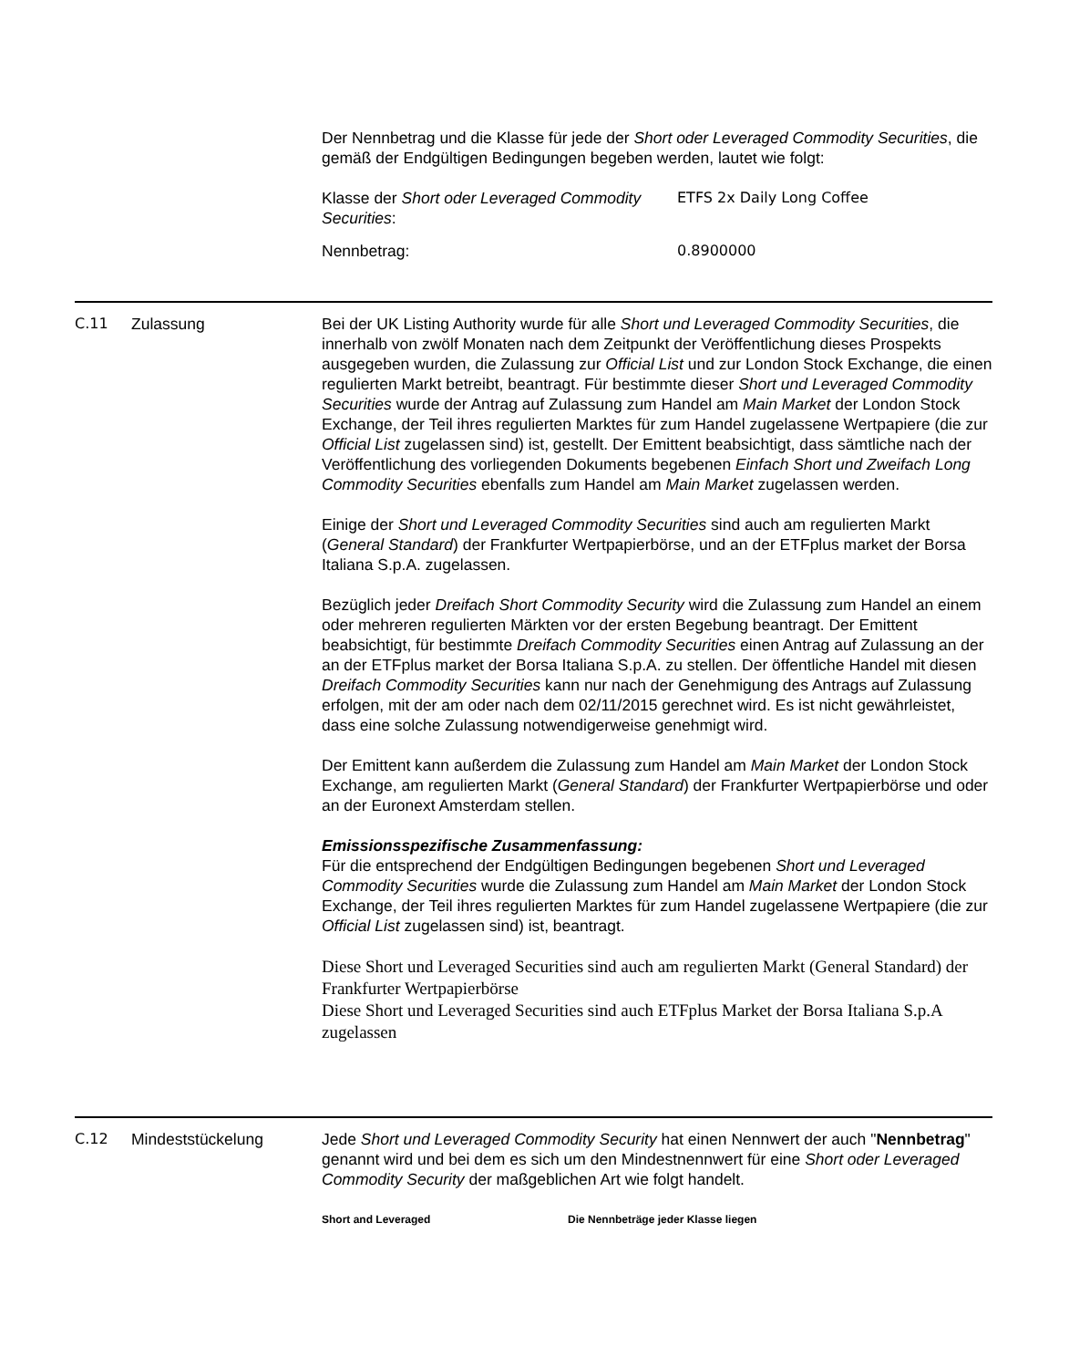Der Nennbetrag und die Klasse für jede der Short oder Leveraged Commodity Securities, die gemäß der Endgültigen Bedingungen begeben werden, lautet wie folgt:
| Klasse der Short oder Leveraged Commodity Securities : | ETFS 2x Daily Long Coffee |
| Nennbetrag: | 0.8900000 |
C.11 Zulassung Bei der UK Listing Authority wurde für alle Short und Leveraged Commodity Securities, die innerhalb von zwölf Monaten nach dem Zeitpunkt der Veröffentlichung dieses Prospekts ausgegeben wurden, die Zulassung zur Official List und zur London Stock Exchange, die einen regulierten Markt betreibt, beantragt. Für bestimmte dieser Short und Leveraged Commodity Securities wurde der Antrag auf Zulassung zum Handel am Main Market der London Stock Exchange, der Teil ihres regulierten Marktes für zum Handel zugelassene Wertpapiere (die zur Official List zugelassen sind) ist, gestellt. Der Emittent beabsichtigt, dass sämtliche nach der Veröffentlichung des vorliegenden Dokuments begebenen Einfach Short und Zweifach Long Commodity Securities ebenfalls zum Handel am Main Market zugelassen werden.
Einige der Short und Leveraged Commodity Securities sind auch am regulierten Markt (General Standard) der Frankfurter Wertpapierbörse, und an der ETFplus market der Borsa Italiana S.p.A. zugelassen.
Bezüglich jeder Dreifach Short Commodity Security wird die Zulassung zum Handel an einem oder mehreren regulierten Märkten vor der ersten Begebung beantragt. Der Emittent beabsichtigt, für bestimmte Dreifach Commodity Securities einen Antrag auf Zulassung an der an der ETFplus market der Borsa Italiana S.p.A. zu stellen. Der öffentliche Handel mit diesen Dreifach Commodity Securities kann nur nach der Genehmigung des Antrags auf Zulassung erfolgen, mit der am oder nach dem 02/11/2015 gerechnet wird. Es ist nicht gewährleistet, dass eine solche Zulassung notwendigerweise genehmigt wird.
Der Emittent kann außerdem die Zulassung zum Handel am Main Market der London Stock Exchange, am regulierten Markt (General Standard) der Frankfurter Wertpapierbörse und oder an der Euronext Amsterdam stellen.
Emissionsspezifische Zusammenfassung:
Für die entsprechend der Endgültigen Bedingungen begebenen Short und Leveraged Commodity Securities wurde die Zulassung zum Handel am Main Market der London Stock Exchange, der Teil ihres regulierten Marktes für zum Handel zugelassene Wertpapiere (die zur Official List zugelassen sind) ist, beantragt.
Diese Short und Leveraged Securities sind auch am regulierten Markt (General Standard) der Frankfurter Wertpapierbörse
Diese Short und Leveraged Securities sind auch ETFplus Market der Borsa Italiana S.p.A zugelassen
C.12 Mindeststückelung Jede Short und Leveraged Commodity Security hat einen Nennwert der auch "Nennbetrag" genannt wird und bei dem es sich um den Mindestnennwert für eine Short oder Leveraged Commodity Security der maßgeblichen Art wie folgt handelt.
| Short and Leveraged | Die Nennbeträge jeder Klasse liegen |